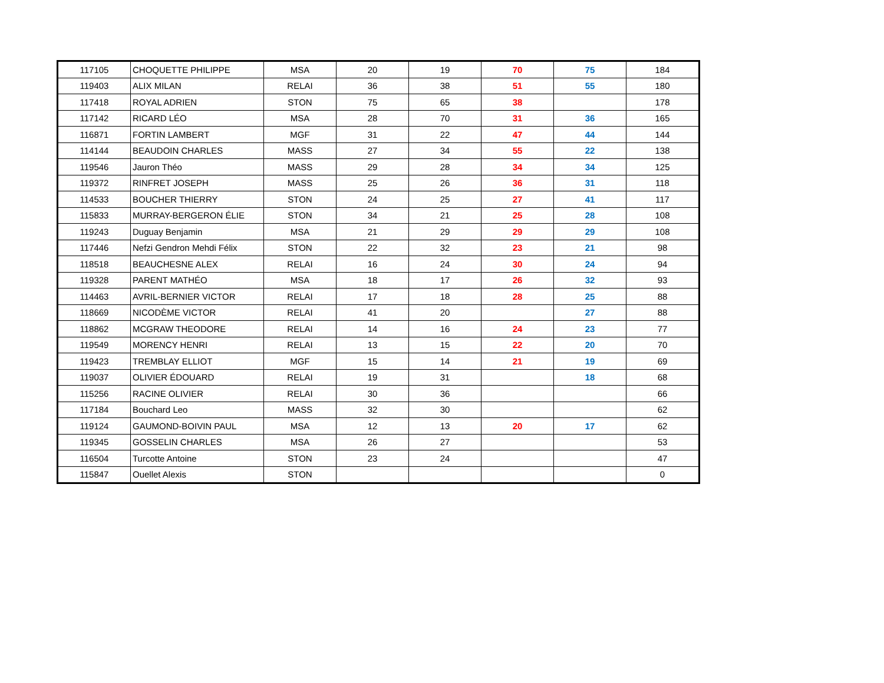| 117105 | CHOQUETTE PHILIPPE | MSA | 20 | 19 | 70 | 75 | 184 |
| 119403 | ALIX MILAN | RELAI | 36 | 38 | 51 | 55 | 180 |
| 117418 | ROYAL ADRIEN | STON | 75 | 65 | 38 | | 178 |
| 117142 | RICARD LÉO | MSA | 28 | 70 | 31 | 36 | 165 |
| 116871 | FORTIN LAMBERT | MGF | 31 | 22 | 47 | 44 | 144 |
| 114144 | BEAUDOIN CHARLES | MASS | 27 | 34 | 55 | 22 | 138 |
| 119546 | Jauron Théo | MASS | 29 | 28 | 34 | 34 | 125 |
| 119372 | RINFRET JOSEPH | MASS | 25 | 26 | 36 | 31 | 118 |
| 114533 | BOUCHER THIERRY | STON | 24 | 25 | 27 | 41 | 117 |
| 115833 | MURRAY-BERGERON ÉLIE | STON | 34 | 21 | 25 | 28 | 108 |
| 119243 | Duguay Benjamin | MSA | 21 | 29 | 29 | 29 | 108 |
| 117446 | Nefzi Gendron Mehdi Félix | STON | 22 | 32 | 23 | 21 | 98 |
| 118518 | BEAUCHESNE ALEX | RELAI | 16 | 24 | 30 | 24 | 94 |
| 119328 | PARENT MATHÉO | MSA | 18 | 17 | 26 | 32 | 93 |
| 114463 | AVRIL-BERNIER VICTOR | RELAI | 17 | 18 | 28 | 25 | 88 |
| 118669 | NICODÈME VICTOR | RELAI | 41 | 20 | | 27 | 88 |
| 118862 | MCGRAW THEODORE | RELAI | 14 | 16 | 24 | 23 | 77 |
| 119549 | MORENCY HENRI | RELAI | 13 | 15 | 22 | 20 | 70 |
| 119423 | TREMBLAY ELLIOT | MGF | 15 | 14 | 21 | 19 | 69 |
| 119037 | OLIVIER ÉDOUARD | RELAI | 19 | 31 | | 18 | 68 |
| 115256 | RACINE OLIVIER | RELAI | 30 | 36 | | | 66 |
| 117184 | Bouchard Leo | MASS | 32 | 30 | | | 62 |
| 119124 | GAUMOND-BOIVIN PAUL | MSA | 12 | 13 | 20 | 17 | 62 |
| 119345 | GOSSELIN CHARLES | MSA | 26 | 27 | | | 53 |
| 116504 | Turcotte Antoine | STON | 23 | 24 | | | 47 |
| 115847 | Ouellet Alexis | STON | | | | | 0 |